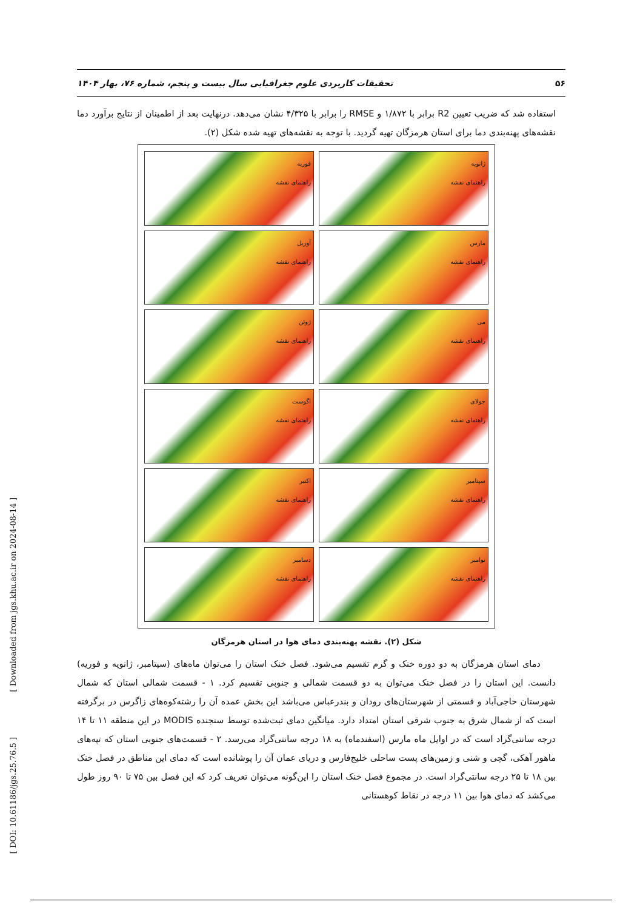تحقیقات کاربردی علوم جغرافیایی سال بیست و پنجم، شماره ۷۶، بهار ۱۴۰۴ ۵۶
استفاده شد که ضریب تعیین R2 برابر با ۱/۸۷۲ و RMSE را برابر با ۴/۳۲۵ نشان می‌دهد. درنهایت بعد از اطمینان از نتایج برآورد دما نقشه‌های پهنه‌بندی دما برای استان هرمزگان تهیه گردید. با توجه به نقشه‌های تهیه شده شکل (۲).
ژانویه
راهنمای نقشه
فوریه
راهنمای نقشه
مارس
راهنمای نقشه
آوریل
راهنمای نقشه
می
راهنمای نقشه
ژوئن
راهنمای نقشه
جولای
راهنمای نقشه
اگوست
راهنمای نقشه
سپتامبر
راهنمای نقشه
اکتبر
راهنمای نقشه
نوامبر
راهنمای نقشه
دسامبر
راهنمای نقشه
شکل (۲). نقشه پهنه‌بندی دمای هوا در استان هرمزگان
دمای استان هرمزگان به دو دوره خنک و گرم تقسیم می‌شود. فصل خنک استان را می‌توان ماه‌های (سپتامبر، ژانویه و فوریه) دانست. این استان را در فصل خنک می‌توان به دو قسمت شمالی و جنوبی تقسیم کرد. ۱ - قسمت شمالی استان که شمال شهرستان حاجی‌آباد و قسمتی از شهرستان‌های رودان و بندرعباس می‌باشد این بخش عمده آن را رشته‌کوه‌های زاگرس در برگرفته است که از شمال شرق به جنوب شرقی استان امتداد دارد. میانگین دمای ثبت‌شده توسط سنجنده MODIS در این منطقه ۱۱ تا ۱۴ درجه سانتی‌گراد است که در اوایل ماه مارس (اسفندماه) به ۱۸ درجه سانتی‌گراد می‌رسد. ۲ - قسمت‌های جنوبی استان که تپه‌های ماهور آهکی، گچی و شنی و زمین‌های پست ساحلی خلیج‌فارس و دریای عمان آن را پوشانده است که دمای این مناطق در فصل خنک بین ۱۸ تا ۲۵ درجه سانتی‌گراد است. در مجموع فصل خنک استان را این‌گونه می‌توان تعریف کرد که این فصل بین ۷۵ تا ۹۰ روز طول می‌کشد که دمای هوا بین ۱۱ درجه در نقاط کوهستانی
[ Downloaded from jgs.khu.ac.ir on 2024-08-14 ]
[ DOI: 10.61186/jgs.25.76.5 ]